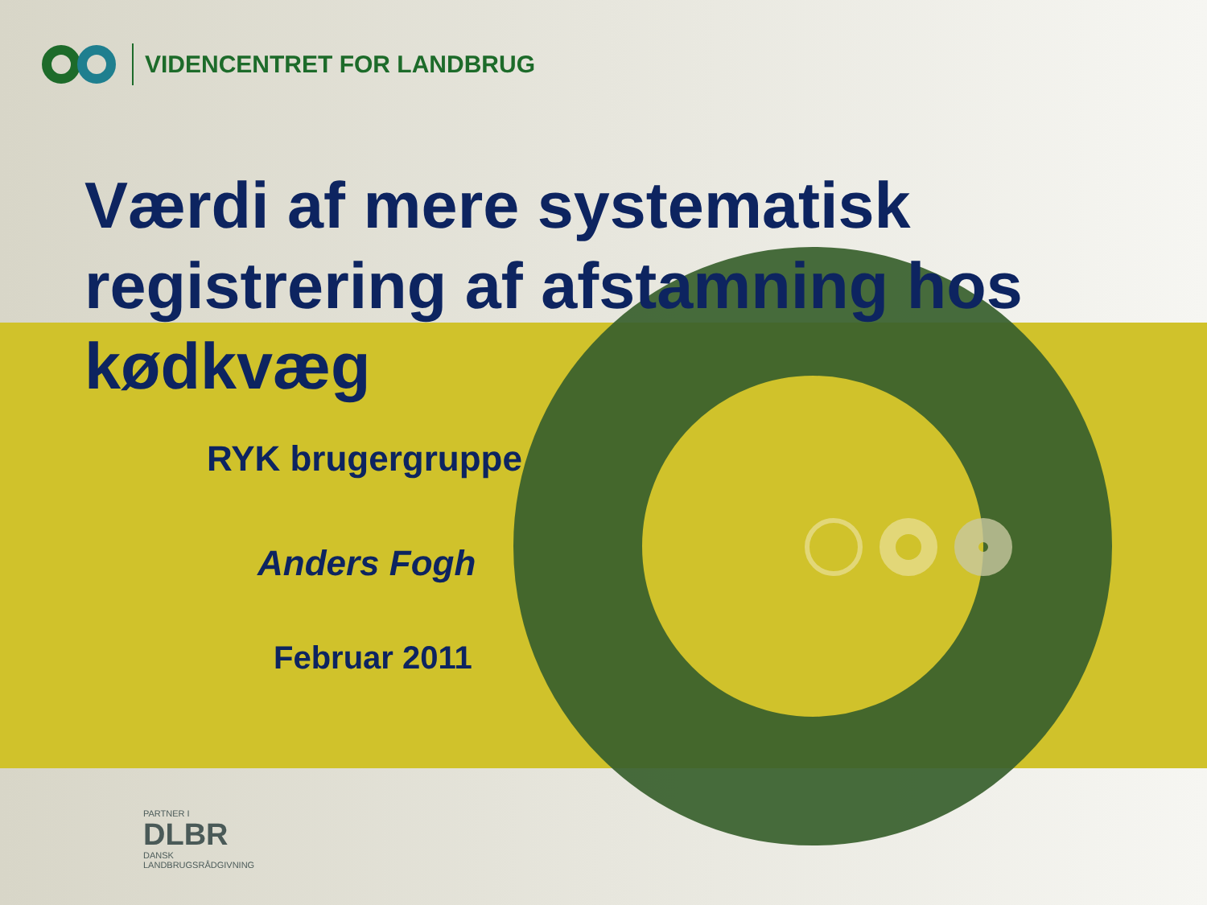VIDENCENTRET FOR LANDBRUG
Værdi af mere systematisk registrering af afstamning hos kødkvæg
RYK brugergruppe
Anders Fogh
Februar 2011
PARTNER I
DLBR
DANSK
LANDBRUGSRÅDGIVNING